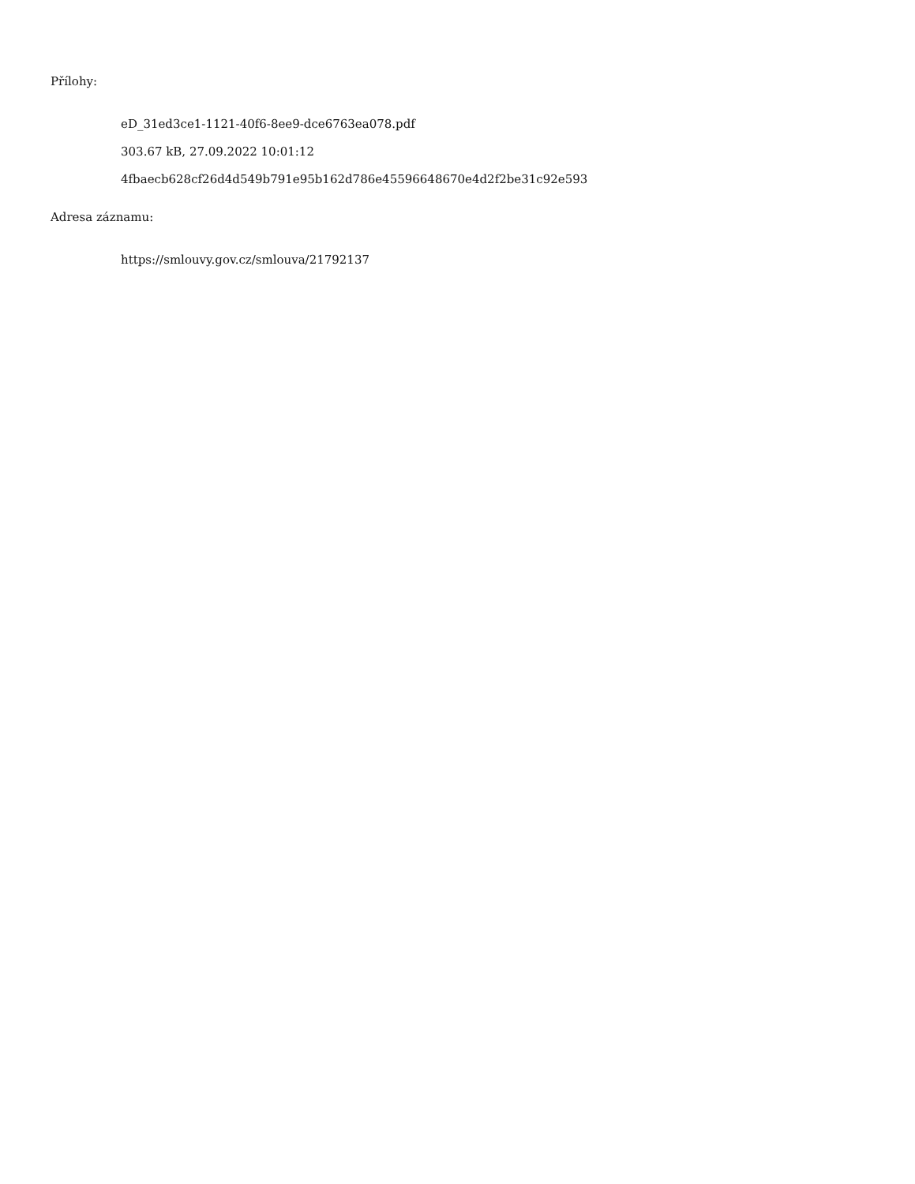Přílohy:
eD_31ed3ce1-1121-40f6-8ee9-dce6763ea078.pdf
303.67 kB, 27.09.2022 10:01:12
4fbaecb628cf26d4d549b791e95b162d786e45596648670e4d2f2be31c92e593
Adresa záznamu:
https://smlouvy.gov.cz/smlouva/21792137